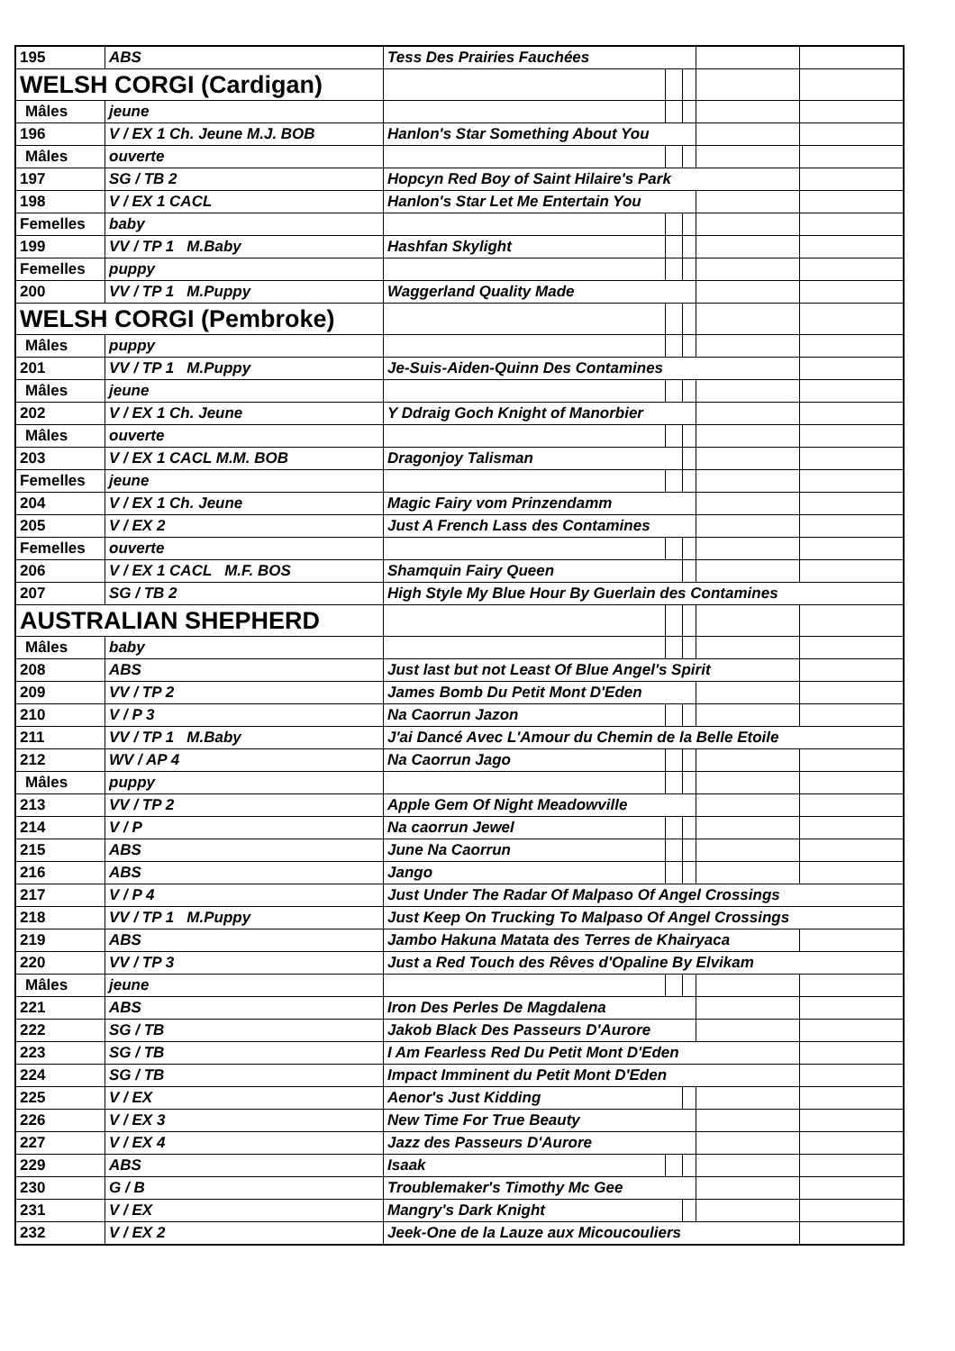| 195 | ABS | Tess Des Prairies Fauchées | | | | |
| WELSH CORGI (Cardigan) | | | | | | |
| Mâles | jeune | | | | | |
| 196 | V / EX 1 Ch. Jeune M.J. BOB | Hanlon's Star Something About You | | | | |
| Mâles | ouverte | | | | | |
| 197 | SG / TB 2 | Hopcyn Red Boy of Saint Hilaire's Park | | | | |
| 198 | V / EX 1 CACL | Hanlon's Star Let Me Entertain You | | | | |
| Femelles | baby | | | | | |
| 199 | VV / TP 1 M.Baby | Hashfan Skylight | | | | |
| Femelles | puppy | | | | | |
| 200 | VV / TP 1 M.Puppy | Waggerland Quality Made | | | | |
| WELSH CORGI (Pembroke) | | | | | | |
| Mâles | puppy | | | | | |
| 201 | VV / TP 1 M.Puppy | Je-Suis-Aiden-Quinn Des Contamines | | | | |
| Mâles | jeune | | | | | |
| 202 | V / EX 1 Ch. Jeune | Y Ddraig Goch Knight of Manorbier | | | | |
| Mâles | ouverte | | | | | |
| 203 | V / EX 1 CACL M.M. BOB | Dragonjoy Talisman | | | | |
| Femelles | jeune | | | | | |
| 204 | V / EX 1 Ch. Jeune | Magic Fairy vom Prinzendamm | | | | |
| 205 | V / EX 2 | Just A French Lass des Contamines | | | | |
| Femelles | ouverte | | | | | |
| 206 | V / EX 1 CACL M.F. BOS | Shamquin Fairy Queen | | | | |
| 207 | SG / TB 2 | High Style My Blue Hour By Guerlain des Contamines | | | | |
| AUSTRALIAN SHEPHERD | | | | | | |
| Mâles | baby | | | | | |
| 208 | ABS | Just last but not Least Of Blue Angel's Spirit | | | | |
| 209 | VV / TP 2 | James Bomb Du Petit Mont D'Eden | | | | |
| 210 | V / P 3 | Na Caorrun Jazon | | | | |
| 211 | VV / TP 1 M.Baby | J'ai Dancé Avec L'Amour du Chemin de la Belle Etoile | | | | |
| 212 | WV / AP 4 | Na Caorrun Jago | | | | |
| Mâles | puppy | | | | | |
| 213 | VV / TP 2 | Apple Gem Of Night Meadowville | | | | |
| 214 | V / P | Na caorrun Jewel | | | | |
| 215 | ABS | June Na Caorrun | | | | |
| 216 | ABS | Jango | | | | |
| 217 | V / P 4 | Just Under The Radar Of Malpaso Of Angel Crossings | | | | |
| 218 | VV / TP 1 M.Puppy | Just Keep On Trucking To Malpaso Of Angel Crossings | | | | |
| 219 | ABS | Jambo Hakuna Matata des Terres de Khairyaca | | | | |
| 220 | VV / TP 3 | Just a Red Touch des Rêves d'Opaline By Elvikam | | | | |
| Mâles | jeune | | | | | |
| 221 | ABS | Iron Des Perles De Magdalena | | | | |
| 222 | SG / TB | Jakob Black Des Passeurs D'Aurore | | | | |
| 223 | SG / TB | I Am Fearless Red Du Petit Mont D'Eden | | | | |
| 224 | SG / TB | Impact Imminent du Petit Mont D'Eden | | | | |
| 225 | V / EX | Aenor's Just Kidding | | | | |
| 226 | V / EX 3 | New Time For True Beauty | | | | |
| 227 | V / EX 4 | Jazz des Passeurs D'Aurore | | | | |
| 229 | ABS | Isaak | | | | |
| 230 | G / B | Troublemaker's Timothy Mc Gee | | | | |
| 231 | V / EX | Mangry's Dark Knight | | | | |
| 232 | V / EX 2 | Jeek-One de la Lauze aux Micoucouliers | | | | |